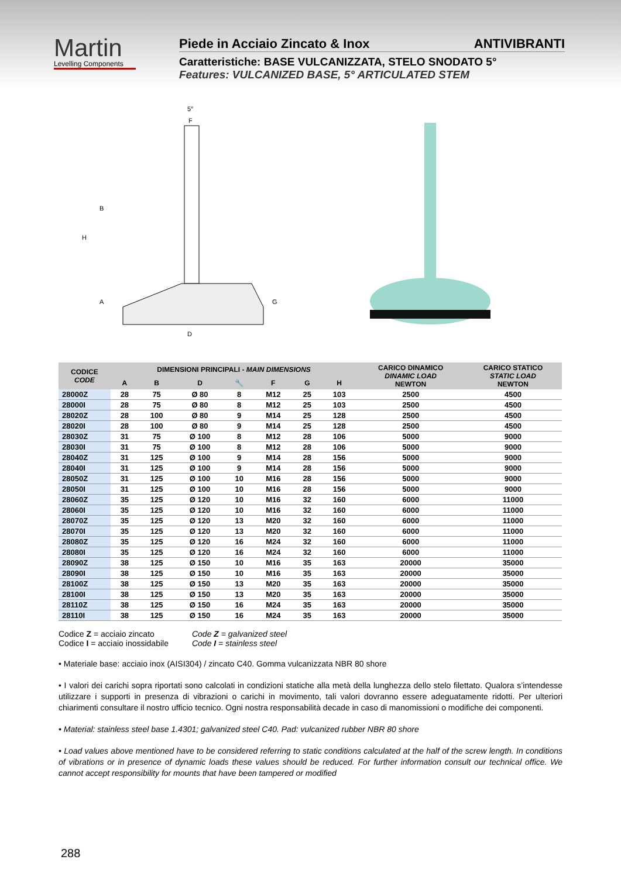Martin
Levelling Components
Piede in Acciaio Zincato & Inox ANTIVIBRANTI
Caratteristiche: BASE VULCANIZZATA, STELO SNODATO 5°
Features: VULCANIZED BASE, 5° ARTICULATED STEM
5°
F
B
H
A
G
D
| CODICE CODE | DIMENSIONI PRINCIPALI - MAIN DIMENSIONS | | | | | | | CARICO DINAMICO DINAMIC LOAD NEWTON | CARICO STATICO STATIC LOAD NEWTON |
| --- | --- | --- | --- | --- | --- | --- | --- | --- | --- |
| | A | B | D | 🔧 | F | G | H | | |
| 28000Z | 28 | 75 | Ø 80 | 8 | M12 | 25 | 103 | 2500 | 4500 |
| 28000I | 28 | 75 | Ø 80 | 8 | M12 | 25 | 103 | 2500 | 4500 |
| 28020Z | 28 | 100 | Ø 80 | 9 | M14 | 25 | 128 | 2500 | 4500 |
| 28020I | 28 | 100 | Ø 80 | 9 | M14 | 25 | 128 | 2500 | 4500 |
| 28030Z | 31 | 75 | Ø 100 | 8 | M12 | 28 | 106 | 5000 | 9000 |
| 28030I | 31 | 75 | Ø 100 | 8 | M12 | 28 | 106 | 5000 | 9000 |
| 28040Z | 31 | 125 | Ø 100 | 9 | M14 | 28 | 156 | 5000 | 9000 |
| 28040I | 31 | 125 | Ø 100 | 9 | M14 | 28 | 156 | 5000 | 9000 |
| 28050Z | 31 | 125 | Ø 100 | 10 | M16 | 28 | 156 | 5000 | 9000 |
| 28050I | 31 | 125 | Ø 100 | 10 | M16 | 28 | 156 | 5000 | 9000 |
| 28060Z | 35 | 125 | Ø 120 | 10 | M16 | 32 | 160 | 6000 | 11000 |
| 28060I | 35 | 125 | Ø 120 | 10 | M16 | 32 | 160 | 6000 | 11000 |
| 28070Z | 35 | 125 | Ø 120 | 13 | M20 | 32 | 160 | 6000 | 11000 |
| 28070I | 35 | 125 | Ø 120 | 13 | M20 | 32 | 160 | 6000 | 11000 |
| 28080Z | 35 | 125 | Ø 120 | 16 | M24 | 32 | 160 | 6000 | 11000 |
| 28080I | 35 | 125 | Ø 120 | 16 | M24 | 32 | 160 | 6000 | 11000 |
| 28090Z | 38 | 125 | Ø 150 | 10 | M16 | 35 | 163 | 20000 | 35000 |
| 28090I | 38 | 125 | Ø 150 | 10 | M16 | 35 | 163 | 20000 | 35000 |
| 28100Z | 38 | 125 | Ø 150 | 13 | M20 | 35 | 163 | 20000 | 35000 |
| 28100I | 38 | 125 | Ø 150 | 13 | M20 | 35 | 163 | 20000 | 35000 |
| 28110Z | 38 | 125 | Ø 150 | 16 | M24 | 35 | 163 | 20000 | 35000 |
| 28110I | 38 | 125 | Ø 150 | 16 | M24 | 35 | 163 | 20000 | 35000 |
Codice Z = acciaio zincato
Codice I = acciaio inossidabile
Code Z = galvanized steel
Code I = stainless steel
• Materiale base: acciaio inox (AISI304) / zincato C40. Gomma vulcanizzata NBR 80 shore
• I valori dei carichi sopra riportati sono calcolati in condizioni statiche alla metà della lunghezza dello stelo filettato. Qualora s’intendesse utilizzare i supporti in presenza di vibrazioni o carichi in movimento, tali valori dovranno essere adeguatamente ridotti. Per ulteriori chiarimenti consultare il nostro ufficio tecnico. Ogni nostra responsabilità decade in caso di manomissioni o modifiche dei componenti.
• Material: stainless steel base 1.4301; galvanized steel C40. Pad: vulcanized rubber NBR 80 shore
• Load values above mentioned have to be considered referring to static conditions calculated at the half of the screw length. In conditions of vibrations or in presence of dynamic loads these values should be reduced. For further information consult our technical office. We cannot accept responsibility for mounts that have been tampered or modified
288